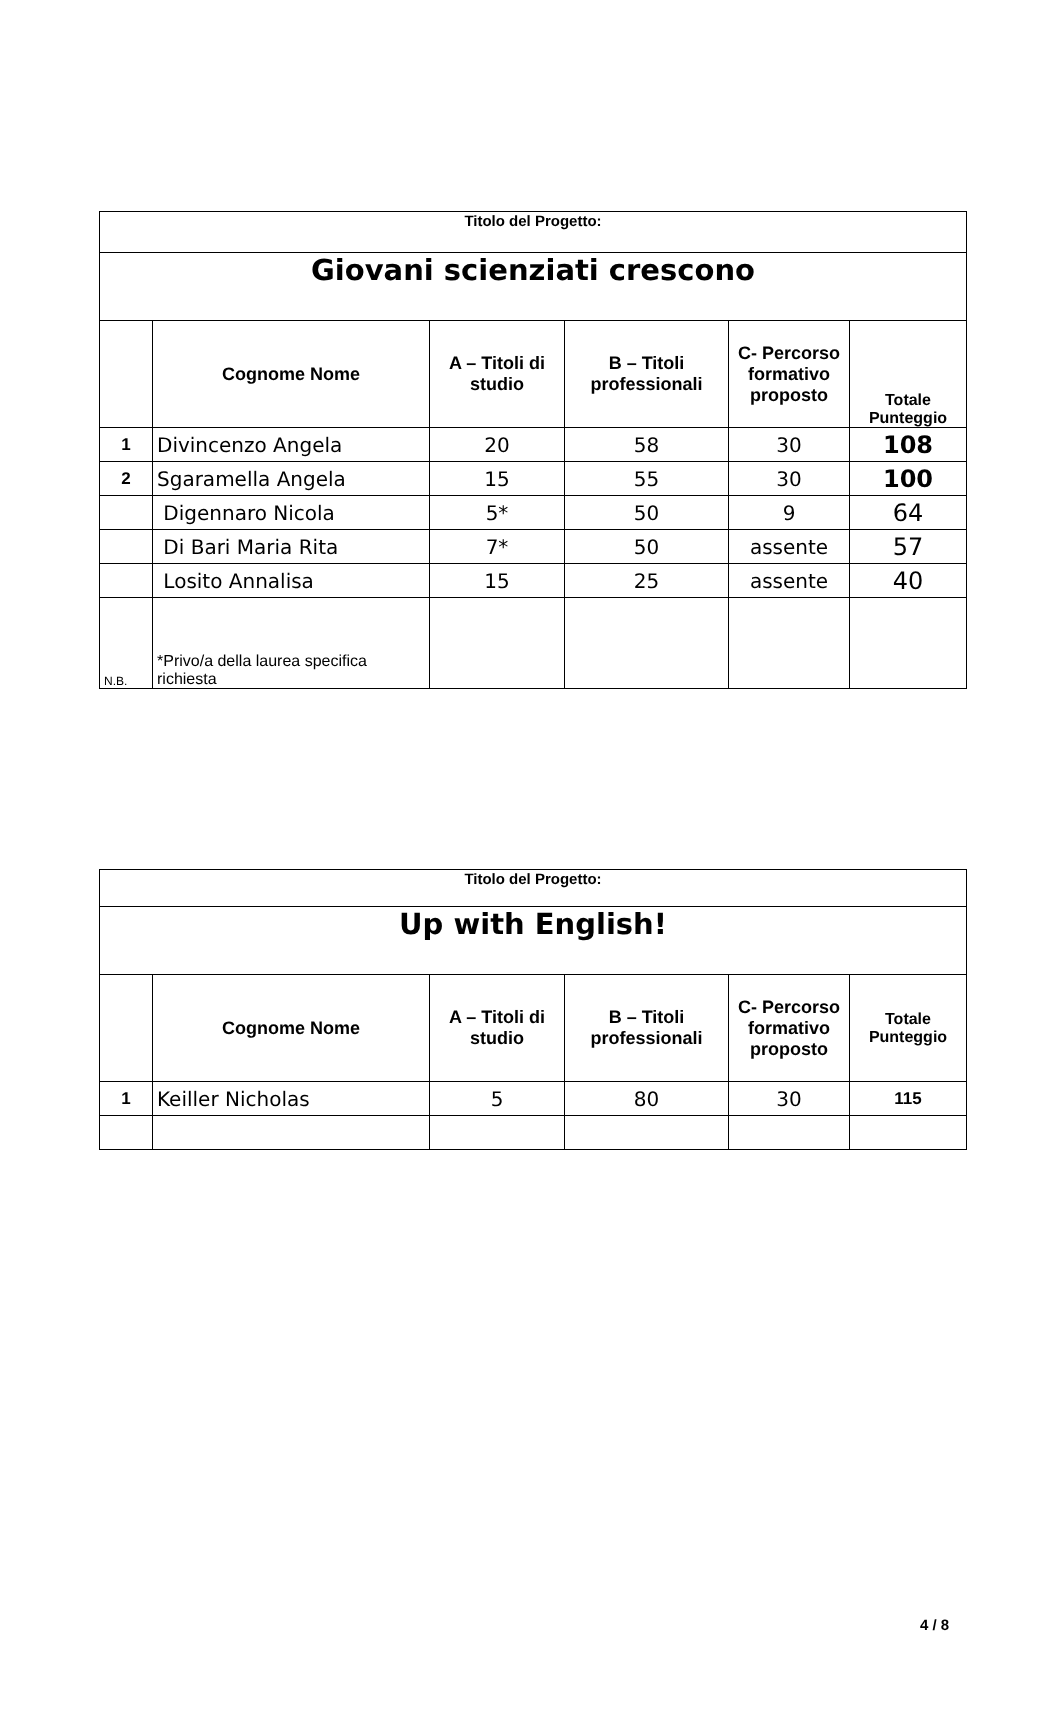| Titolo del Progetto: | | | | | |
| Giovani scienziati crescono | | | | | |
| | Cognome Nome | A – Titoli di studio | B – Titoli professionali | C- Percorso formativo proposto | Totale Punteggio |
| 1 | Divincenzo Angela | 20 | 58 | 30 | 108 |
| 2 | Sgaramella Angela | 15 | 55 | 30 | 100 |
| | Digennaro Nicola | 5* | 50 | 9 | 64 |
| | Di Bari Maria Rita | 7* | 50 | assente | 57 |
| | Losito Annalisa | 15 | 25 | assente | 40 |
| N.B. | *Privo/a della laurea specifica richiesta | | | | |
| Titolo del Progetto: | | | | | |
| Up with English! | | | | | |
| | Cognome Nome | A – Titoli di studio | B – Titoli professionali | C- Percorso formativo proposto | Totale Punteggio |
| 1 | Keiller Nicholas | 5 | 80 | 30 | 115 |
4 / 8